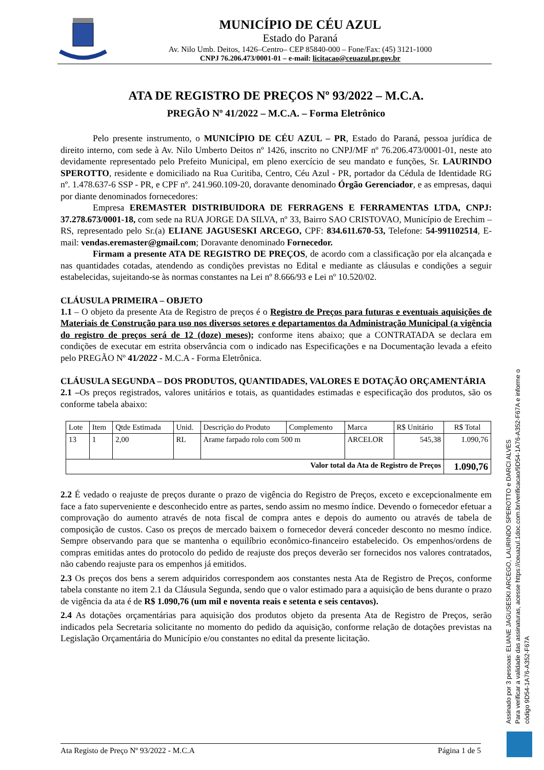MUNICÍPIO DE CÉU AZUL
Estado do Paraná
Av. Nilo Umb. Deitos, 1426–Centro– CEP 85840-000 – Fone/Fax: (45) 3121-1000
CNPJ 76.206.473/0001-01 – e-mail: licitacao@ceuazul.pr.gov.br
ATA DE REGISTRO DE PREÇOS Nº 93/2022 – M.C.A.
PREGÃO Nº 41/2022 – M.C.A. – Forma Eletrônico
Pelo presente instrumento, o MUNICÍPIO DE CÉU AZUL – PR, Estado do Paraná, pessoa jurídica de direito interno, com sede à Av. Nilo Umberto Deitos nº 1426, inscrito no CNPJ/MF nº 76.206.473/0001-01, neste ato devidamente representado pelo Prefeito Municipal, em pleno exercício de seu mandato e funções, Sr. LAURINDO SPEROTTO, residente e domiciliado na Rua Curitiba, Centro, Céu Azul - PR, portador da Cédula de Identidade RG nº. 1.478.637-6 SSP - PR, e CPF nº. 241.960.109-20, doravante denominado Órgão Gerenciador, e as empresas, daqui por diante denominados fornecedores:
Empresa EREMASTER DISTRIBUIDORA DE FERRAGENS E FERRAMENTAS LTDA, CNPJ: 37.278.673/0001-18, com sede na RUA JORGE DA SILVA, nº 33, Bairro SAO CRISTOVAO, Município de Erechim – RS, representado pelo Sr.(a) ELIANE JAGUSESKI ARCEGO, CPF: 834.611.670-53, Telefone: 54-991102514, E-mail: vendas.eremaster@gmail.com; Doravante denominado Fornecedor.
Firmam a presente ATA DE REGISTRO DE PREÇOS, de acordo com a classificação por ela alcançada e nas quantidades cotadas, atendendo as condições previstas no Edital e mediante as cláusulas e condições a seguir estabelecidas, sujeitando-se às normas constantes na Lei nº 8.666/93 e Lei nº 10.520/02.
CLÁUSULA PRIMEIRA – OBJETO
1.1 – O objeto da presente Ata de Registro de preços é o Registro de Preços para futuras e eventuais aquisições de Materiais de Construção para uso nos diversos setores e departamentos da Administração Municipal (a vigência do registro de preços será de 12 (doze) meses); conforme itens abaixo; que a CONTRATADA se declara em condições de executar em estrita observância com o indicado nas Especificações e na Documentação levada a efeito pelo PREGÃO Nº 41/2022 - M.C.A - Forma Eletrônica.
CLÁUSULA SEGUNDA – DOS PRODUTOS, QUANTIDADES, VALORES E DOTAÇÃO ORÇAMENTÁRIA
2.1 –Os preços registrados, valores unitários e totais, as quantidades estimadas e especificação dos produtos, são os conforme tabela abaixo:
| Lote | Item | Qtde Estimada | Unid. | Descrição do Produto | Complemento | Marca | R$ Unitário | R$ Total |
| --- | --- | --- | --- | --- | --- | --- | --- | --- |
| 13 | 1 | 2,00 | RL | Arame farpado rolo com 500 m | | ARCELOR | 545,38 | 1.090,76 |
| Valor total da Ata de Registro de Preços | | | | | | | | 1.090,76 |
2.2 É vedado o reajuste de preços durante o prazo de vigência do Registro de Preços, exceto e excepcionalmente em face a fato superveniente e desconhecido entre as partes, sendo assim no mesmo índice. Devendo o fornecedor efetuar a comprovação do aumento através de nota fiscal de compra antes e depois do aumento ou através de tabela de composição de custos. Caso os preços de mercado baixem o fornecedor deverá conceder desconto no mesmo índice. Sempre observando para que se mantenha o equilíbrio econômico-financeiro estabelecido. Os empenhos/ordens de compras emitidas antes do protocolo do pedido de reajuste dos preços deverão ser fornecidos nos valores contratados, não cabendo reajuste para os empenhos já emitidos.
2.3 Os preços dos bens a serem adquiridos correspondem aos constantes nesta Ata de Registro de Preços, conforme tabela constante no item 2.1 da Cláusula Segunda, sendo que o valor estimado para a aquisição de bens durante o prazo de vigência da ata é de R$ 1.090,76 (um mil e noventa reais e setenta e seis centavos).
2.4 As dotações orçamentárias para aquisição dos produtos objeto da presenta Ata de Registro de Preços, serão indicados pela Secretaria solicitante no momento do pedido da aquisição, conforme relação de dotações previstas na Legislação Orçamentária do Município e/ou constantes no edital da presente licitação.
Ata Registo de Preço Nº 93/2022 - M.C.A Página 1 de 5
Assinado por 3 pessoas: ELIANE JAGUSESKI ARCEGO, LAURINDO SPEROTTO e DARCI ALVES
Para verificar a validade das assinaturas, acesse https://ceuazul.1doc.com.br/verificacao/9D54-1A76-A352-F67A e informe o código 9D54-1A76-A352-F67A